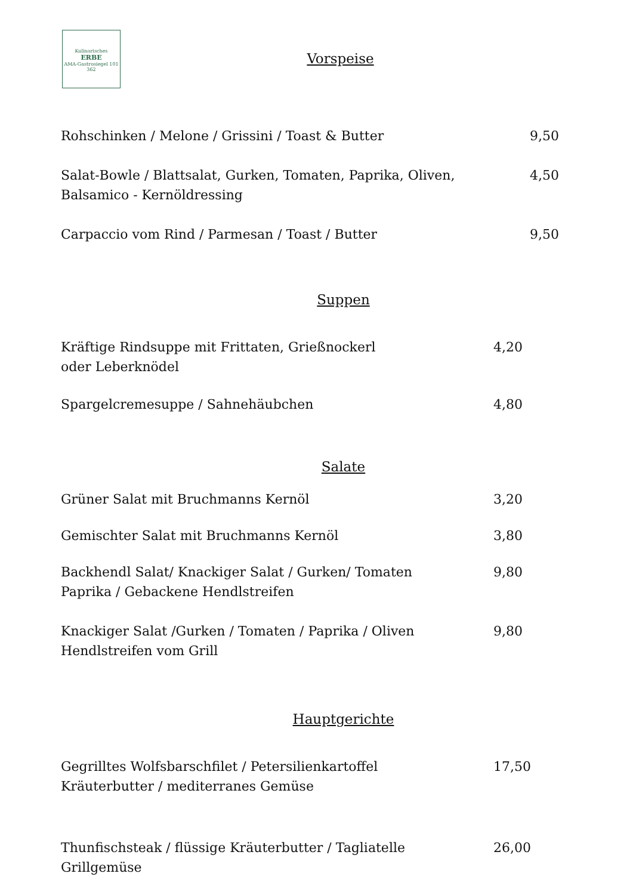Kulinarisches
ERBE
AMA-Gastrosiegel 101 362
Vorspeise
Rohschinken / Melone / Grissini / Toast & Butter
9,50
Salat-Bowle / Blattsalat, Gurken, Tomaten, Paprika, Oliven,
Balsamico - Kernöldressing
4,50
Carpaccio vom Rind / Parmesan / Toast / Butter
9,50
Suppen
Kräftige Rindsuppe mit Frittaten, Grießnockerl
oder Leberknödel
4,20
Spargelcremesuppe / Sahnehäubchen
4,80
Salate
Grüner Salat mit Bruchmanns Kernöl
3,20
Gemischter Salat mit Bruchmanns Kernöl
3,80
Backhendl Salat/ Knackiger Salat / Gurken/ Tomaten
Paprika / Gebackene Hendlstreifen
9,80
Knackiger Salat /Gurken / Tomaten / Paprika / Oliven
Hendlstreifen vom Grill
9,80
Hauptgerichte
Gegrilltes Wolfsbarschfilet / Petersilienkartoffel
Kräuterbutter / mediterranes Gemüse
17,50
Thunfischsteak / flüssige Kräuterbutter / Tagliatelle
Grillgemüse
26,00